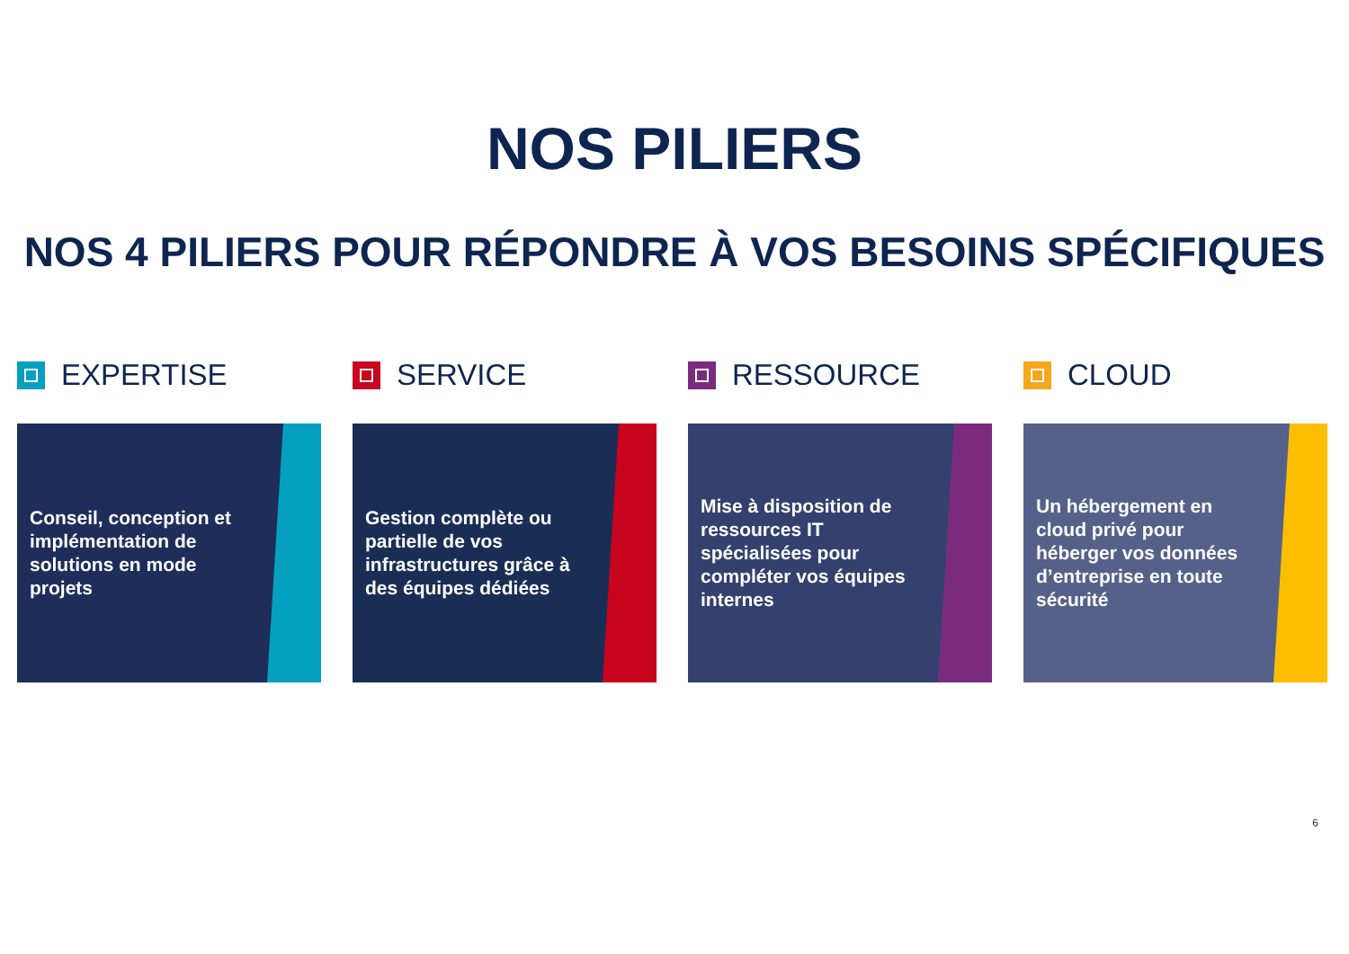NOS PILIERS
NOS 4 PILIERS POUR RÉPONDRE À VOS BESOINS SPÉCIFIQUES
EXPERTISE
Conseil, conception et implémentation de solutions en mode projets
SERVICE
Gestion complète ou partielle de vos infrastructures grâce à des équipes dédiées
RESSOURCE
Mise à disposition de ressources IT spécialisées pour compléter vos équipes internes
CLOUD
Un hébergement en cloud privé pour héberger vos données d’entreprise en toute sécurité
6